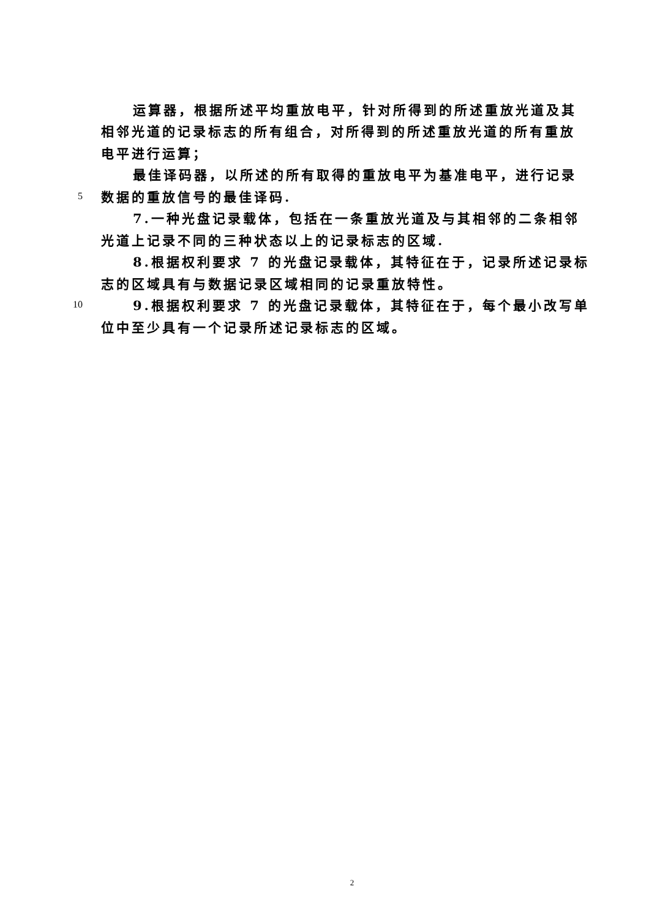运算器，根据所述平均重放电平，针对所得到的所述重放光道及其
相邻光道的记录标志的所有组合，对所得到的所述重放光道的所有重放
电平进行运算；
最佳译码器，以所述的所有取得的重放电平为基准电平，进行记录
5 数据的重放信号的最佳译码.
7.一种光盘记录载体，包括在一条重放光道及与其相邻的二条相邻
光道上记录不同的三种状态以上的记录标志的区域.
8.根据权利要求 7 的光盘记录载体，其特征在于，记录所述记录标
志的区域具有与数据记录区域相同的记录重放特性。
10 9.根据权利要求 7 的光盘记录载体，其特征在于，每个最小改写单
位中至少具有一个记录所述记录标志的区域。
2